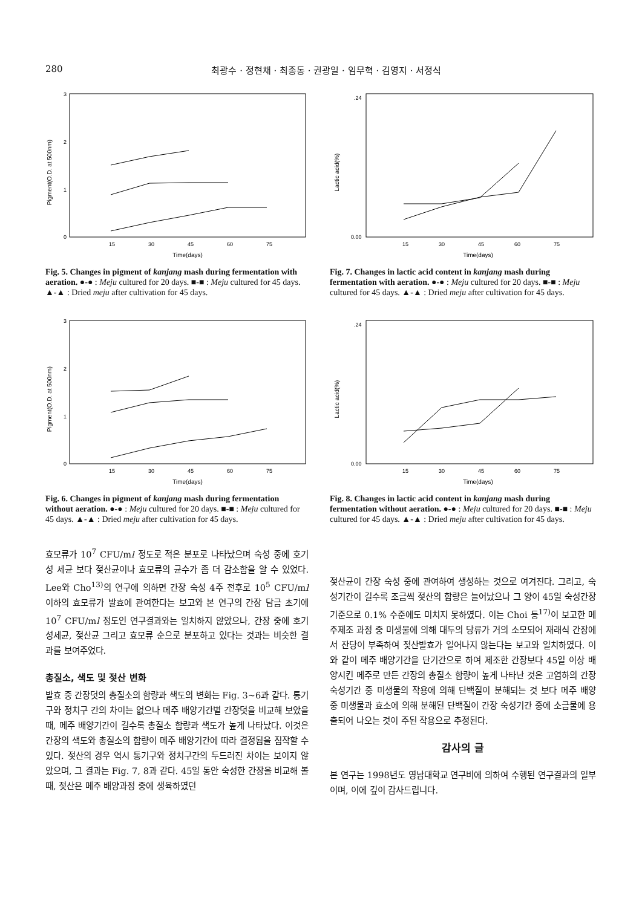280 최광수 · 정현채 · 최종동 · 권광일 · 임무혁 · 김영지 · 서정식
Pigment(O.D. at 500nm)
0
1
2
3
15
30
45
60
75
Time(days)
Fig. 5. Changes in pigment of kanjang mash during fermentation with aeration. ●-● : Meju cultured for 20 days. ■-■ : Meju cultured for 45 days. ▲-▲ : Dried meju after cultivation for 45 days.
Lactic acid(%)
0.00
.24
15
30
45
60
75
Time(days)
Fig. 7. Changes in lactic acid content in kanjang mash during fermentation with aeration. ●-● : Meju cultured for 20 days. ■-■ : Meju cultured for 45 days. ▲-▲ : Dried meju after cultivation for 45 days.
Pigment(O.D. at 500nm)
0
1
2
3
15
30
45
60
75
Time(days)
Fig. 6. Changes in pigment of kanjang mash during fermentation without aeration. ●-● : Meju cultured for 20 days. ■-■ : Meju cultured for 45 days. ▲-▲ : Dried meju after cultivation for 45 days.
Lactic acid(%)
0.00
.24
15
30
45
60
75
Time(days)
Fig. 8. Changes in lactic acid content in kanjang mash during fermentation without aeration. ●-● : Meju cultured for 20 days. ■-■ : Meju cultured for 45 days. ▲-▲ : Dried meju after cultivation for 45 days.
효모류가 10<sup>7</sup> CFU/ml 정도로 적은 분포로 나타났으며 숙성 중에 호기성 세균 보다 젖산균이나 효모류의 균수가 좀 더 감소함을 알 수 있었다. Lee와 Cho<sup>13)</sup>의 연구에 의하면 간장 숙성 4주 전후로 10<sup>5</sup> CFU/ml 이하의 효모류가 발효에 관여한다는 보고와 본 연구의 간장 담금 초기에 10<sup>7</sup> CFU/ml 정도인 연구결과와는 일치하지 않았으나, 간장 중에 호기성세균, 젖산균 그리고 효모류 순으로 분포하고 있다는 것과는 비슷한 결과를 보여주었다.
총질소, 색도 및 젖산 변화
발효 중 간장덧의 총질소의 함량과 색도의 변화는 Fig. 3~6과 같다. 통기구와 정치구 간의 차이는 없으나 메주 배양기간별 간장덧을 비교해 보았을 때, 메주 배양기간이 길수록 총질소 함량과 색도가 높게 나타났다. 이것은 간장의 색도와 총질소의 함량이 메주 배양기간에 따라 결정됨을 짐작할 수 있다. 젖산의 경우 역시 통기구와 정치구간의 두드러진 차이는 보이지 않았으며, 그 결과는 Fig. 7, 8과 같다. 45일 동안 숙성한 간장을 비교해 볼 때, 젖산은 메주 배양과정 중에 생육하였던
젖산균이 간장 숙성 중에 관여하여 생성하는 것으로 여겨진다. 그리고, 숙성기간이 길수록 조금씩 젖산의 함량은 늘어났으나 그 양이 45일 숙성간장 기준으로 0.1% 수준에도 미치지 못하였다. 이는 Choi 등<sup>17)</sup>이 보고한 메주제조 과정 중 미생물에 의해 대두의 당류가 거의 소모되어 재래식 간장에서 잔당이 부족하여 젖산발효가 일어나지 않는다는 보고와 일치하였다. 이와 같이 메주 배양기간을 단기간으로 하여 제조한 간장보다 45일 이상 배양시킨 메주로 만든 간장의 총질소 함량이 높게 나타난 것은 고염하의 간장 숙성기간 중 미생물의 작용에 의해 단백질이 분해되는 것 보다 메주 배양 중 미생물과 효소에 의해 분해된 단백질이 간장 숙성기간 중에 소금물에 용출되어 나오는 것이 주된 작용으로 추정된다.
감사의 글
본 연구는 1998년도 영남대학교 연구비에 의하여 수행된 연구결과의 일부이며, 이에 깊이 감사드립니다.